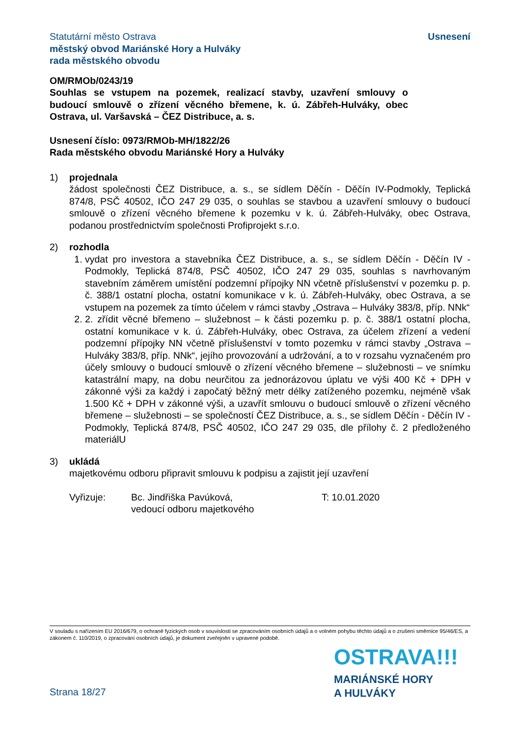Statutární město Ostrava
městský obvod Mariánské Hory a Hulváky
rada městského obvodu
Usnesení
OM/RMOb/0243/19
Souhlas se vstupem na pozemek, realizací stavby, uzavření smlouvy o budoucí smlouvě o zřízení věcného břemene, k. ú. Zábřeh-Hulváky, obec Ostrava, ul. Varšavská – ČEZ Distribuce, a. s.
Usnesení číslo: 0973/RMOb-MH/1822/26
Rada městského obvodu Mariánské Hory a Hulváky
1) projednala
žádost společnosti ČEZ Distribuce, a. s., se sídlem Děčín - Děčín IV-Podmokly, Teplická 874/8, PSČ 40502, IČO 247 29 035, o souhlas se stavbou a uzavření smlouvy o budoucí smlouvě o zřízení věcného břemene k pozemku v k. ú. Zábřeh-Hulváky, obec Ostrava, podanou prostřednictvím společnosti Profiprojekt s.r.o.
2) rozhodla
1. vydat pro investora a stavebníka ČEZ Distribuce, a. s., se sídlem Děčín - Děčín IV -Podmokly, Teplická 874/8, PSČ 40502, IČO 247 29 035, souhlas s navrhovaným stavebním záměrem umístění podzemní přípojky NN včetně příslušenství v pozemku p. p. č. 388/1 ostatní plocha, ostatní komunikace v k. ú. Zábřeh-Hulváky, obec Ostrava, a se vstupem na pozemek za tímto účelem v rámci stavby „Ostrava – Hulváky 383/8, příp. NNk“
2. 2. zřídit věcné břemeno – služebnost – k části pozemku p. p. č. 388/1 ostatní plocha, ostatní komunikace v k. ú. Zábřeh-Hulváky, obec Ostrava, za účelem zřízení a vedení podzemní přípojky NN včetně příslušenství v tomto pozemku v rámci stavby „Ostrava – Hulváky 383/8, příp. NNk“, jejího provozování a udržování, a to v rozsahu vyznačeném pro účely smlouvy o budoucí smlouvě o zřízení věcného břemene – služebnosti – ve snímku katastrální mapy, na dobu neurčitou za jednorázovou úplatu ve výši 400 Kč + DPH v zákonné výši za každý i započatý běžný metr délky zatíženého pozemku, nejméně však 1.500 Kč + DPH v zákonné výši, a uzavřít smlouvu o budoucí smlouvě o zřízení věcného břemene – služebnosti – se společností ČEZ Distribuce, a. s., se sídlem Děčín - Děčín IV -Podmokly, Teplická 874/8, PSČ 40502, IČO 247 29 035, dle přílohy č. 2 předloženého materiálU
3) ukládá
majetkovému odboru připravit smlouvu k podpisu a zajistit její uzavření
Vyřizuje: Bc. Jindřiška Pavúková,
vedoucí odboru majetkového
T: 10.01.2020
V souladu s nařízením EU 2016/679, o ochraně fyzických osob v souvislosti se zpracováním osobních údajů a o volném pohybu těchto údajů a o zrušení směrnice 95/46/ES, a zákonem č. 110/2019, o zpracování osobních údajů, je dokument zveřejněn v upravené podobě.
OSTRAVA!!!
MARIÁNSKÉ HORY
A HULVÁKY
Strana 18/27